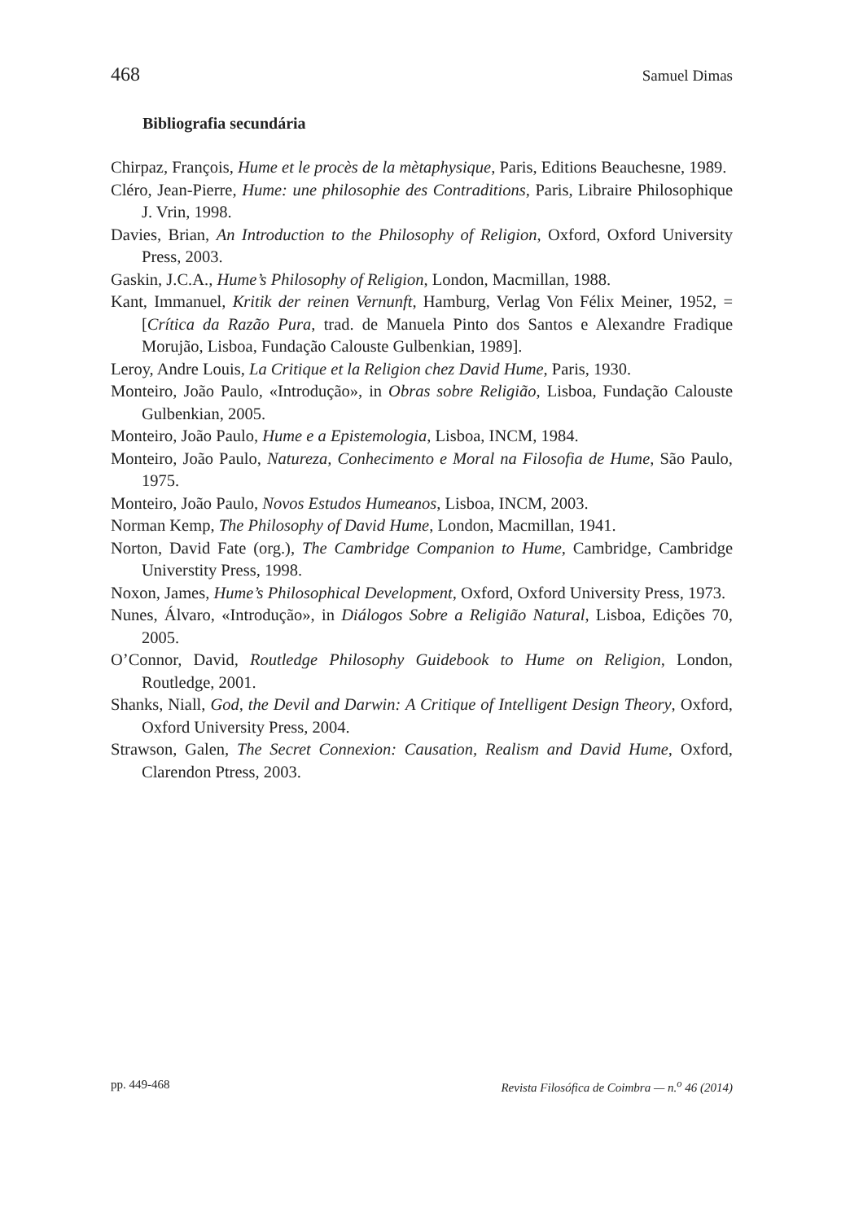468 Samuel Dimas
Bibliografia secundária
Chirpaz, François, Hume et le procès de la mètaphysique, Paris, Editions Beauchesne, 1989.
Cléro, Jean-Pierre, Hume: une philosophie des Contraditions, Paris, Libraire Philosophique J. Vrin, 1998.
Davies, Brian, An Introduction to the Philosophy of Religion, Oxford, Oxford University Press, 2003.
Gaskin, J.C.A., Hume’s Philosophy of Religion, London, Macmillan, 1988.
Kant, Immanuel, Kritik der reinen Vernunft, Hamburg, Verlag Von Félix Meiner, 1952, = [Crítica da Razão Pura, trad. de Manuela Pinto dos Santos e Alexandre Fradique Morujão, Lisboa, Fundação Calouste Gulbenkian, 1989].
Leroy, Andre Louis, La Critique et la Religion chez David Hume, Paris, 1930.
Monteiro, João Paulo, «Introdução», in Obras sobre Religião, Lisboa, Fundação Calouste Gulbenkian, 2005.
Monteiro, João Paulo, Hume e a Epistemologia, Lisboa, INCM, 1984.
Monteiro, João Paulo, Natureza, Conhecimento e Moral na Filosofia de Hume, São Paulo, 1975.
Monteiro, João Paulo, Novos Estudos Humeanos, Lisboa, INCM, 2003.
Norman Kemp, The Philosophy of David Hume, London, Macmillan, 1941.
Norton, David Fate (org.), The Cambridge Companion to Hume, Cambridge, Cambridge Universtity Press, 1998.
Noxon, James, Hume’s Philosophical Development, Oxford, Oxford University Press, 1973.
Nunes, Álvaro, «Introdução», in Diálogos Sobre a Religião Natural, Lisboa, Edições 70, 2005.
O’Connor, David, Routledge Philosophy Guidebook to Hume on Religion, London, Routledge, 2001.
Shanks, Niall, God, the Devil and Darwin: A Critique of Intelligent Design Theory, Oxford, Oxford University Press, 2004.
Strawson, Galen, The Secret Connexion: Causation, Realism and David Hume, Oxford, Clarendon Ptress, 2003.
pp. 449-468 Revista Filosófica de Coimbra — n.<sup>o</sup> 46 (2014)